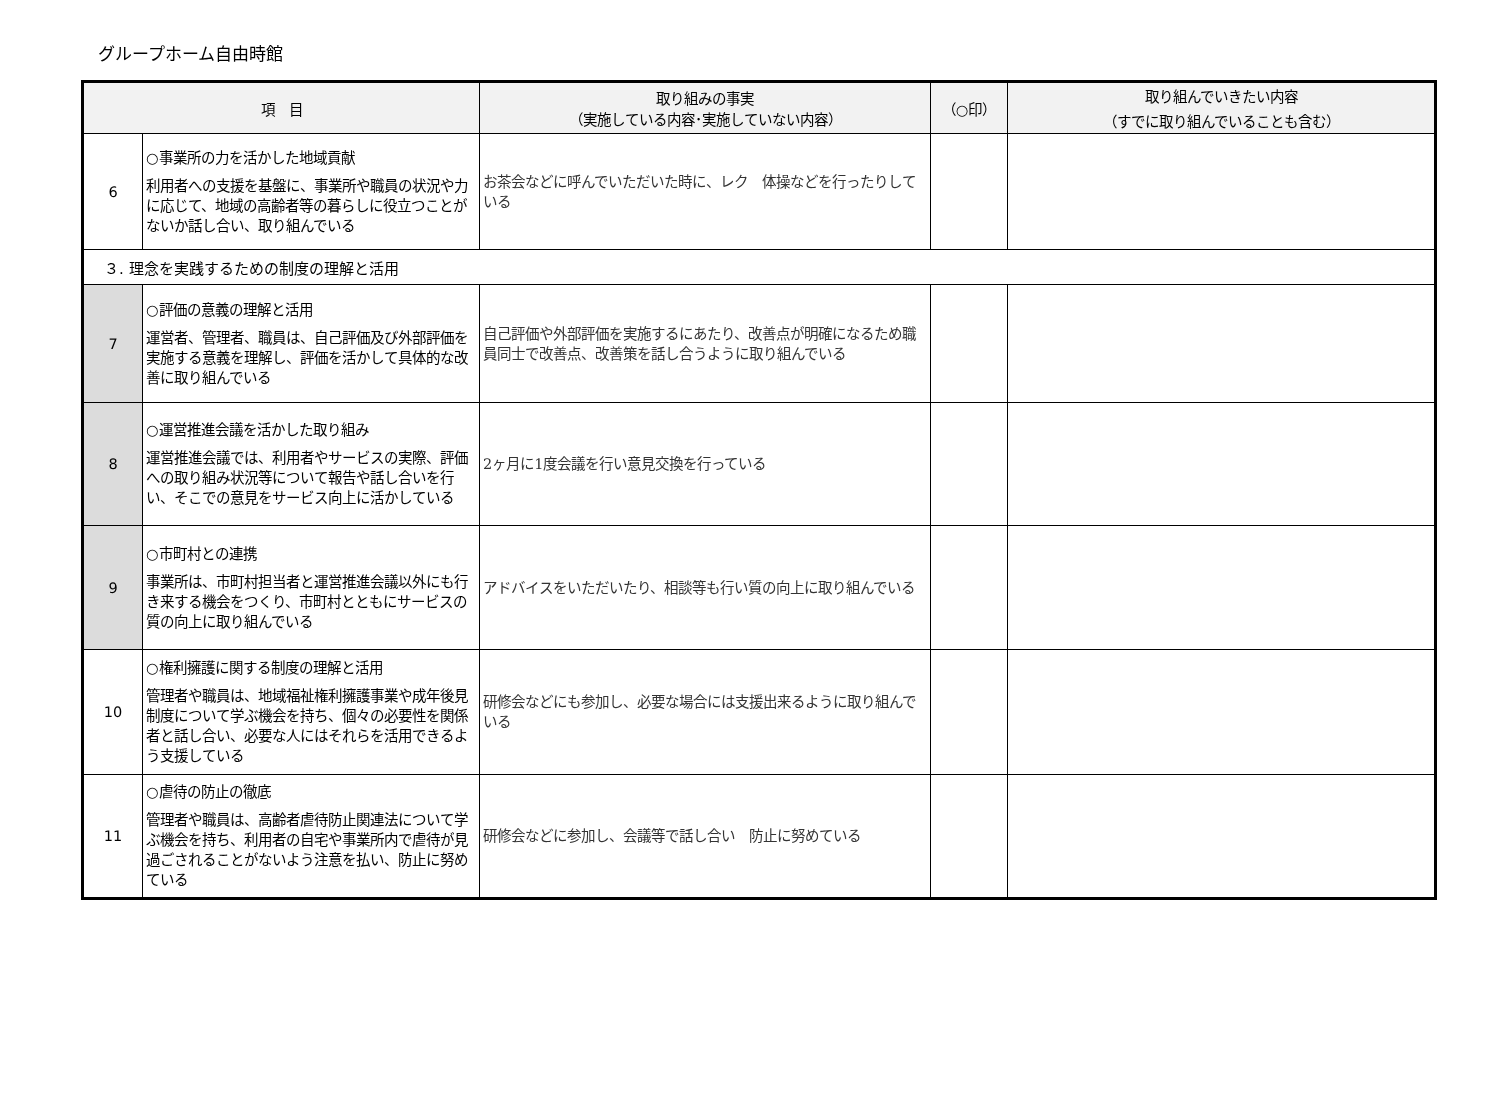グループホーム自由時館
| 項 目 | | 取り組みの事実 （実施している内容･実施していない内容） | （○印） | 取り組んでいきたい内容 （すでに取り組んでいることも含む） |
| --- | --- | --- | --- | --- |
| 6 | ○事業所の力を活かした地域貢献 利用者への支援を基盤に、事業所や職員の状況や力に応じて、地域の高齢者等の暮らしに役立つことがないか話し合い、取り組んでいる | お茶会などに呼んでいただいた時に、レク 体操などを行ったりしている | | |
| ３. 理念を実践するための制度の理解と活用 | | | | |
| 7 | ○評価の意義の理解と活用 運営者、管理者、職員は、自己評価及び外部評価を実施する意義を理解し、評価を活かして具体的な改善に取り組んでいる | 自己評価や外部評価を実施するにあたり、改善点が明確になるため職員同士で改善点、改善策を話し合うように取り組んでいる | | |
| 8 | ○運営推進会議を活かした取り組み 運営推進会議では、利用者やサービスの実際、評価への取り組み状況等について報告や話し合いを行い、そこでの意見をサービス向上に活かしている | 2ヶ月に1度会議を行い意見交換を行っている | | |
| 9 | ○市町村との連携 事業所は、市町村担当者と運営推進会議以外にも行き来する機会をつくり、市町村とともにサービスの質の向上に取り組んでいる | アドバイスをいただいたり、相談等も行い質の向上に取り組んでいる | | |
| 10 | ○権利擁護に関する制度の理解と活用 管理者や職員は、地域福祉権利擁護事業や成年後見制度について学ぶ機会を持ち、個々の必要性を関係者と話し合い、必要な人にはそれらを活用できるよう支援している | 研修会などにも参加し、必要な場合には支援出来るように取り組んでいる | | |
| 11 | ○虐待の防止の徹底 管理者や職員は、高齢者虐待防止関連法について学ぶ機会を持ち、利用者の自宅や事業所内で虐待が見過ごされることがないよう注意を払い、防止に努めている | 研修会などに参加し、会議等で話し合い 防止に努めている | | |